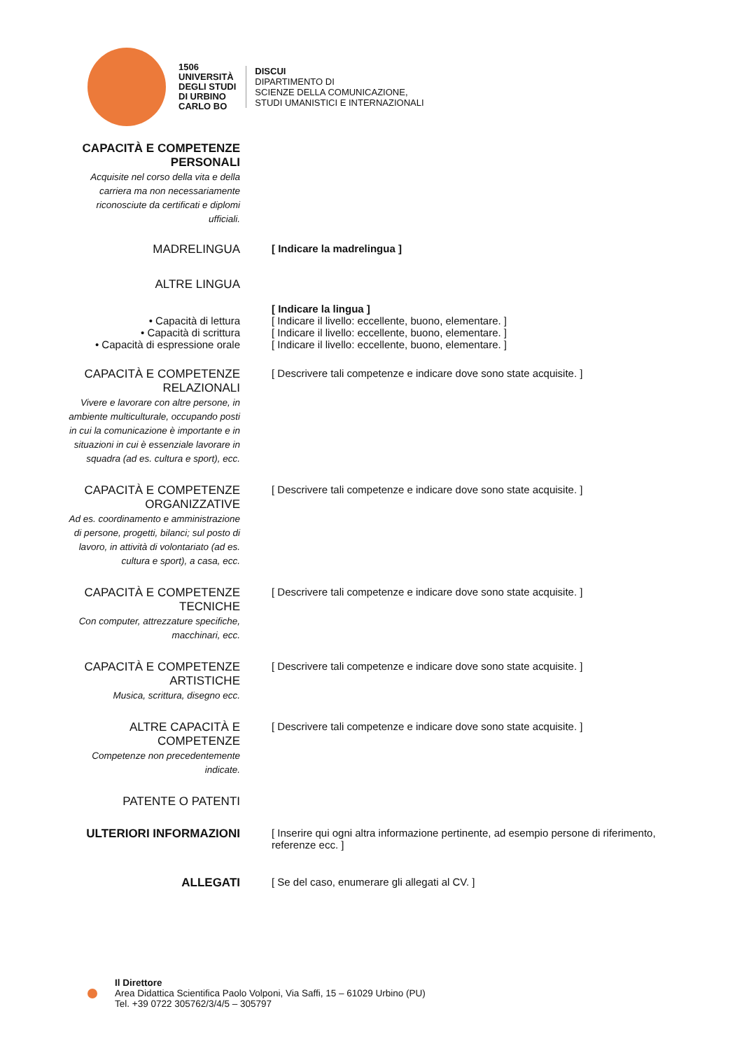1506
UNIVERSITÀ
DEGLI STUDI
DI URBINO
CARLO BO
DISCUI
DIPARTIMENTO DI
SCIENZE DELLA COMUNICAZIONE,
STUDI UMANISTICI E INTERNAZIONALI
| CAPACITÀ E COMPETENZE PERSONALI Acquisite nel corso della vita e della carriera ma non necessariamente riconosciute da certificati e diplomi ufficiali. | |
| MADRELINGUA | [ Indicare la madrelingua ] |
| ALTRE LINGUA | |
| | [ Indicare la lingua ] |
| • Capacità di lettura | [ Indicare il livello: eccellente, buono, elementare. ] |
| • Capacità di scrittura | [ Indicare il livello: eccellente, buono, elementare. ] |
| • Capacità di espressione orale | [ Indicare il livello: eccellente, buono, elementare. ] |
| CAPACITÀ E COMPETENZE RELAZIONALI Vivere e lavorare con altre persone, in ambiente multiculturale, occupando posti in cui la comunicazione è importante e in situazioni in cui è essenziale lavorare in squadra (ad es. cultura e sport), ecc. | [ Descrivere tali competenze e indicare dove sono state acquisite. ] |
| CAPACITÀ E COMPETENZE ORGANIZZATIVE Ad es. coordinamento e amministrazione di persone, progetti, bilanci; sul posto di lavoro, in attività di volontariato (ad es. cultura e sport), a casa, ecc. | [ Descrivere tali competenze e indicare dove sono state acquisite. ] |
| CAPACITÀ E COMPETENZE TECNICHE Con computer, attrezzature specifiche, macchinari, ecc. | [ Descrivere tali competenze e indicare dove sono state acquisite. ] |
| CAPACITÀ E COMPETENZE ARTISTICHE Musica, scrittura, disegno ecc. | [ Descrivere tali competenze e indicare dove sono state acquisite. ] |
| ALTRE CAPACITÀ E COMPETENZE Competenze non precedentemente indicate. | [ Descrivere tali competenze e indicare dove sono state acquisite. ] |
| PATENTE O PATENTI | |
| ULTERIORI INFORMAZIONI | [ Inserire qui ogni altra informazione pertinente, ad esempio persone di riferimento, referenze ecc. ] |
| ALLEGATI | [ Se del caso, enumerare gli allegati al CV. ] |
Il Direttore
Area Didattica Scientifica Paolo Volponi, Via Saffi, 15 – 61029 Urbino (PU)
Tel. +39 0722 305762/3/4/5 – 305797